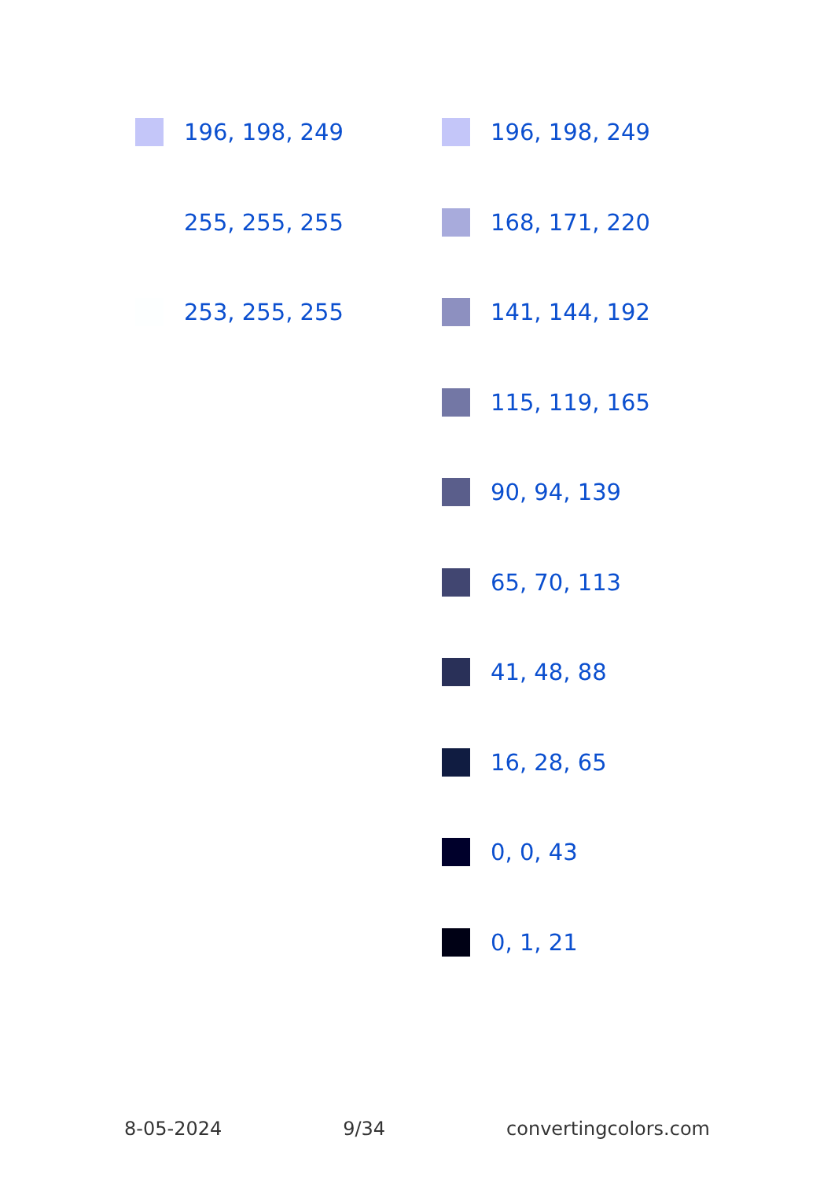196, 198, 249
255, 255, 255
253, 255, 255
196, 198, 249
168, 171, 220
141, 144, 192
115, 119, 165
90, 94, 139
65, 70, 113
41, 48, 88
16, 28, 65
0, 0, 43
0, 1, 21
8-05-2024 9/34 convertingcolors.com